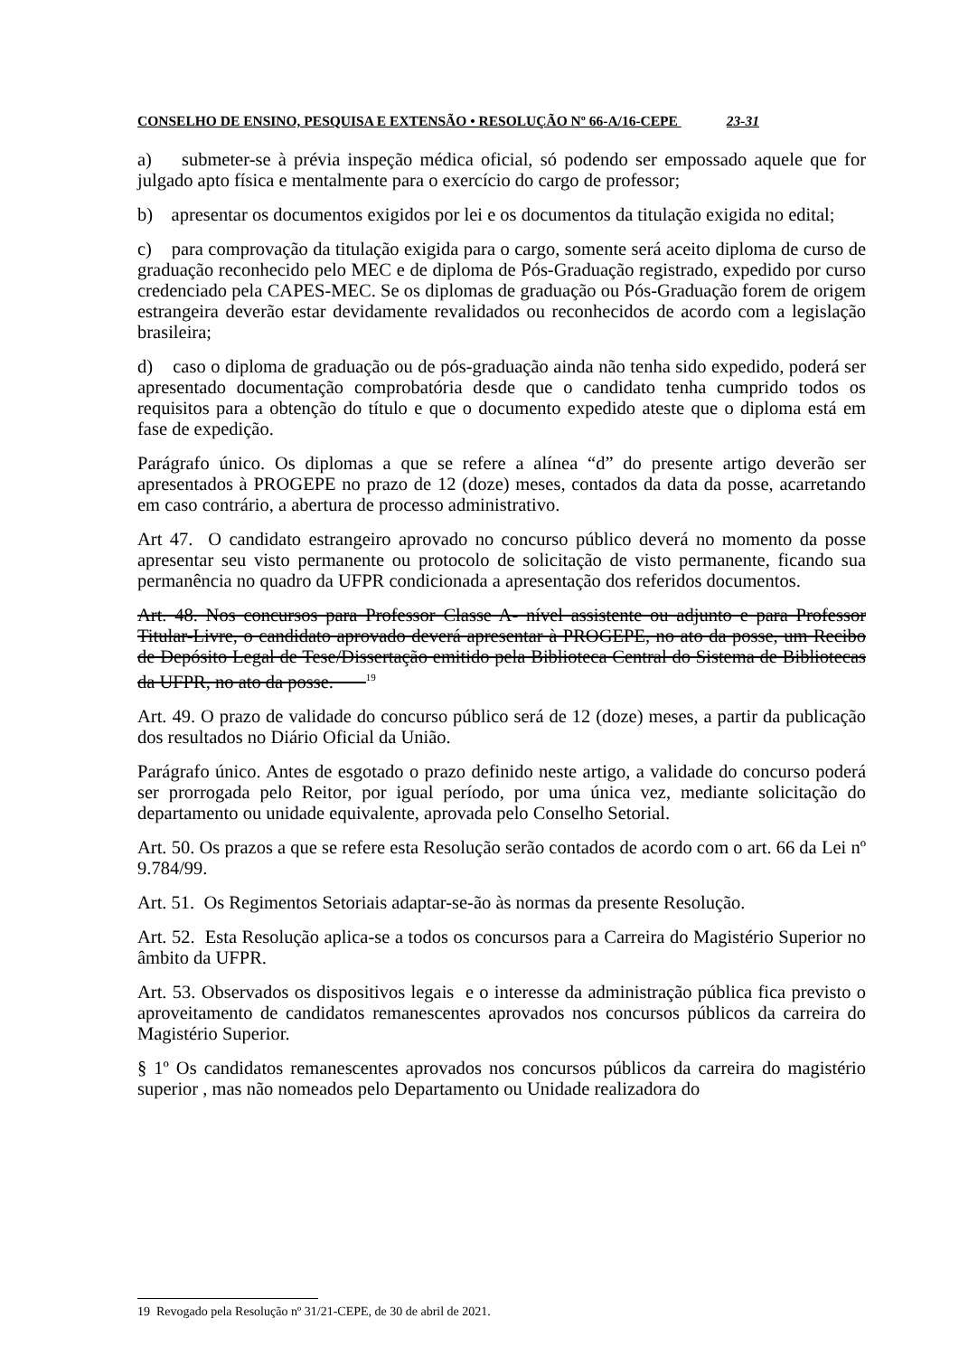CONSELHO DE ENSINO, PESQUISA E EXTENSÃO • RESOLUÇÃO Nº 66-A/16-CEPE 23-31
a) submeter-se à prévia inspeção médica oficial, só podendo ser empossado aquele que for julgado apto física e mentalmente para o exercício do cargo de professor;
b) apresentar os documentos exigidos por lei e os documentos da titulação exigida no edital;
c) para comprovação da titulação exigida para o cargo, somente será aceito diploma de curso de graduação reconhecido pelo MEC e de diploma de Pós-Graduação registrado, expedido por curso credenciado pela CAPES-MEC. Se os diplomas de graduação ou Pós-Graduação forem de origem estrangeira deverão estar devidamente revalidados ou reconhecidos de acordo com a legislação brasileira;
d) caso o diploma de graduação ou de pós-graduação ainda não tenha sido expedido, poderá ser apresentado documentação comprobatória desde que o candidato tenha cumprido todos os requisitos para a obtenção do título e que o documento expedido ateste que o diploma está em fase de expedição.
Parágrafo único. Os diplomas a que se refere a alínea “d” do presente artigo deverão ser apresentados à PROGEPE no prazo de 12 (doze) meses, contados da data da posse, acarretando em caso contrário, a abertura de processo administrativo.
Art 47. O candidato estrangeiro aprovado no concurso público deverá no momento da posse apresentar seu visto permanente ou protocolo de solicitação de visto permanente, ficando sua permanência no quadro da UFPR condicionada a apresentação dos referidos documentos.
Art. 48. Nos concursos para Professor Classe A- nível assistente ou adjunto e para Professor Titular-Livre, o candidato aprovado deverá apresentar à PROGEPE, no ato da posse, um Recibo de Depósito Legal de Tese/Dissertação emitido pela Biblioteca Central do Sistema de Bibliotecas da UFPR, no ato da posse. <sup>19</sup>
Art. 49. O prazo de validade do concurso público será de 12 (doze) meses, a partir da publicação dos resultados no Diário Oficial da União.
Parágrafo único. Antes de esgotado o prazo definido neste artigo, a validade do concurso poderá ser prorrogada pelo Reitor, por igual período, por uma única vez, mediante solicitação do departamento ou unidade equivalente, aprovada pelo Conselho Setorial.
Art. 50. Os prazos a que se refere esta Resolução serão contados de acordo com o art. 66 da Lei nº 9.784/99.
Art. 51. Os Regimentos Setoriais adaptar-se-ão às normas da presente Resolução.
Art. 52. Esta Resolução aplica-se a todos os concursos para a Carreira do Magistério Superior no âmbito da UFPR.
Art. 53. Observados os dispositivos legais e o interesse da administração pública fica previsto o aproveitamento de candidatos remanescentes aprovados nos concursos públicos da carreira do Magistério Superior.
§ 1º Os candidatos remanescentes aprovados nos concursos públicos da carreira do magistério superior , mas não nomeados pelo Departamento ou Unidade realizadora do
19 Revogado pela Resolução nº 31/21-CEPE, de 30 de abril de 2021.